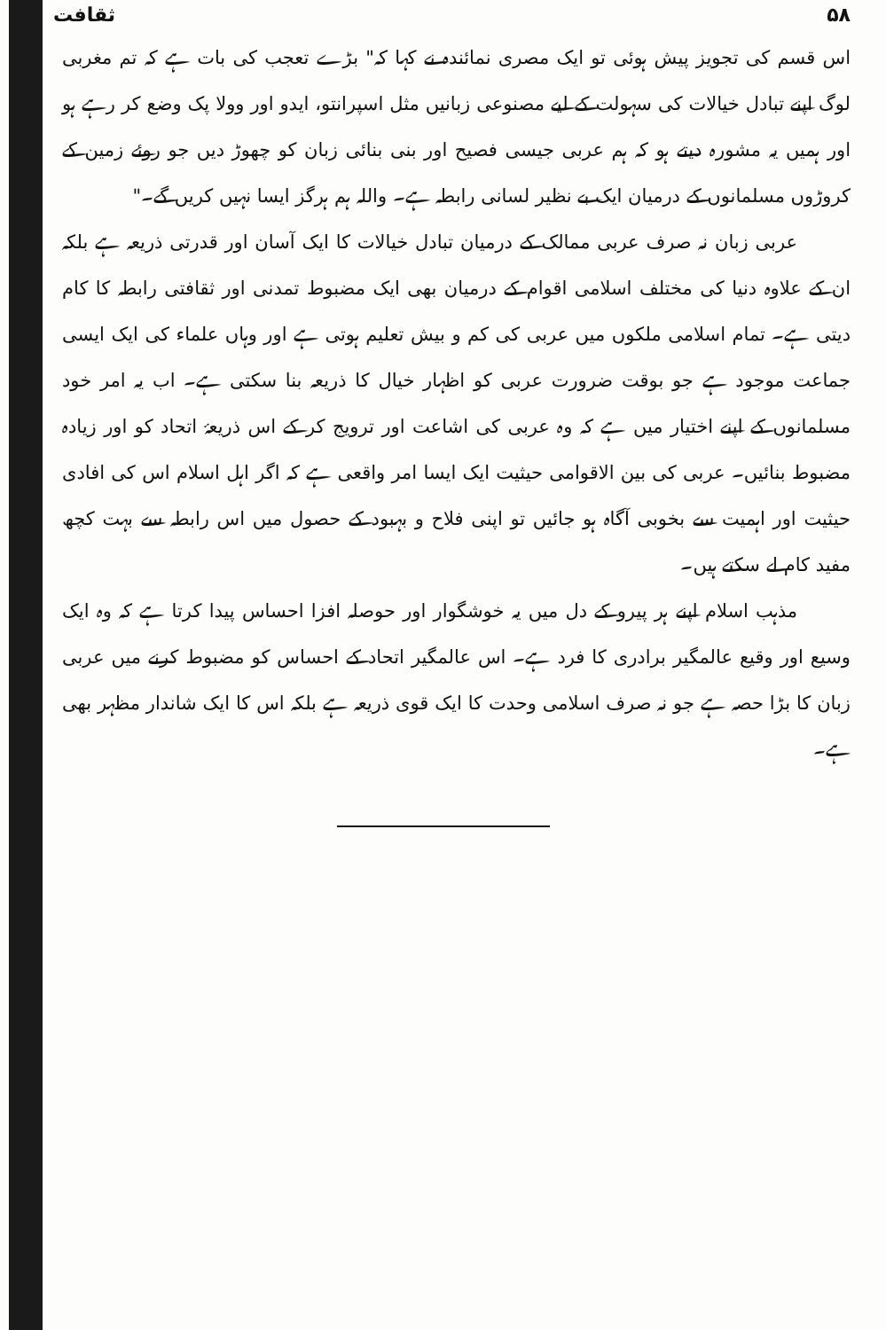۵۸ ثقافت
اس قسم کی تجویز پیش ہوئی تو ایک مصری نمائندہ نے کہا کہ" بڑے تعجب کی بات ہے کہ تم مغربی لوگ اپنے تبادل خیالات کی سہولت کے لیے مصنوعی زبانیں مثل اسپرانتو، ایدو اور وولا پک وضع کر رہے ہو اور ہمیں یہ مشورہ دیتے ہو کہ ہم عربی جیسی فصیح اور بنی بنائی زبان کو چھوڑ دیں جو روئے زمین کے کروڑوں مسلمانوں کے درمیان ایک بے نظیر لسانی رابطہ ہے۔ واللہ ہم ہرگز ایسا نہیں کریں گے۔"
عربی زبان نہ صرف عربی ممالک کے درمیان تبادل خیالات کا ایک آسان اور قدرتی ذریعہ ہے بلکہ ان کے علاوہ دنیا کی مختلف اسلامی اقوام کے درمیان بھی ایک مضبوط تمدنی اور ثقافتی رابطہ کا کام دیتی ہے۔ تمام اسلامی ملکوں میں عربی کی کم و بیش تعلیم ہوتی ہے اور وہاں علماء کی ایک ایسی جماعت موجود ہے جو بوقت ضرورت عربی کو اظہار خیال کا ذریعہ بنا سکتی ہے۔ اب یہ امر خود مسلمانوں کے اپنے اختیار میں ہے کہ وہ عربی کی اشاعت اور ترویج کر کے اس ذریعۂ اتحاد کو اور زیادہ مضبوط بنائیں۔ عربی کی بین الاقوامی حیثیت ایک ایسا امر واقعی ہے کہ اگر اہل اسلام اس کی افادی حیثیت اور اہمیت سے بخوبی آگاہ ہو جائیں تو اپنی فلاح و بہبود کے حصول میں اس رابطہ سے بہت کچھ مفید کام لے سکتے ہیں۔
مذہب اسلام اپنے ہر پیرو کے دل میں یہ خوشگوار اور حوصلہ افزا احساس پیدا کرتا ہے کہ وہ ایک وسیع اور وقیع عالمگیر برادری کا فرد ہے۔ اس عالمگیر اتحاد کے احساس کو مضبوط کرنے میں عربی زبان کا بڑا حصہ ہے جو نہ صرف اسلامی وحدت کا ایک قوی ذریعہ ہے بلکہ اس کا ایک شاندار مظہر بھی ہے۔